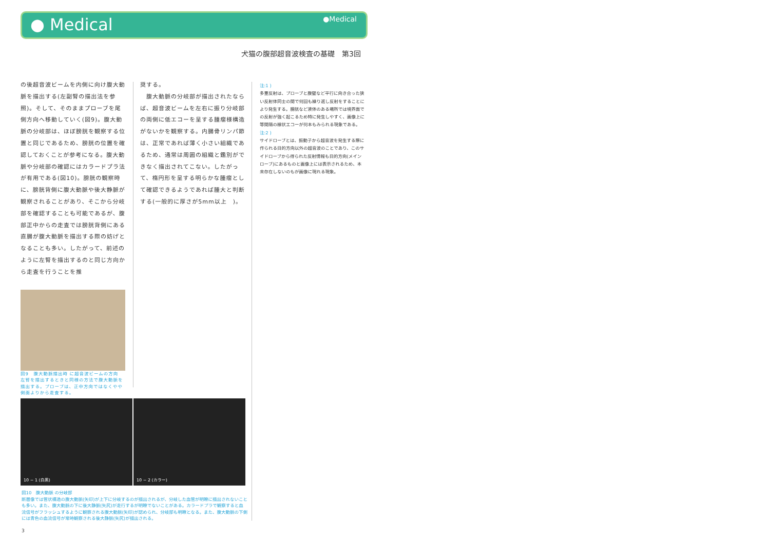● Medical ●Medical
犬猫の腹部超音波検査の基礎　第3回
の後超音波ビームを内側に向け腹大動脈を描出する(左副腎の描出法を参照)。そして、そのままプローブを尾側方向へ移動していく(図9)。腹大動脈の分岐部は、ほぼ膀胱を観察する位置と同じであるため、膀胱の位置を確認しておくことが参考になる。腹大動脈や分岐部の確認にはカラードプラ法が有用である(図10)。膀胱の観察時に、膀胱背側に腹大動脈や後大静脈が観察されることがあり、そこから分岐部を確認することも可能であるが、腹部正中からの走査では膀胱背側にある直腸が腹大動脈を描出する際の妨げとなることも多い。したがって、前述のように左腎を描出するのと同じ方向から走査を行うことを推
図9　腹大動脈描出時 に超音波ビームの方向
左腎を描出するときと同様の方法で腹大動脈を描出する。プローブは、正中方向ではなくやや側面よりから走査する。
奨する。
　腹大動脈の分岐部が描出されたならば、超音波ビームを左右に振り分岐部の両側に低エコーを呈する腫瘤様構造がないかを観察する。内腸骨リンパ節は、正常であれば薄く小さい組織であるため、通常は周囲の組織と鑑別ができなく描出されてこない。したがって、楕円形を呈する明らかな腫瘤として確認できるようであれば腫大と判断する(一般的に厚さが5mm以上　)。
注:1 )
多重反射は、プローブと腹壁など平行に向き合った狭い反射体同士の間で何回も繰り返し反射をすることにより発生する。膀胱など液体のある場所では境界面での反射が強く起こるため特に発生しやすく、画像上に等間隔の線状エコーが何本もみられる現象である。
注:2 )
サイドローブとは、振動子から超音波を発生する際に作られる目的方向以外の超音波のことであり、このサイドローブから得られた反射情報も目的方向(メインローブ)にあるものと画像上には表示されるため、本来存在しないのもが画像に現れる現象。
10 − 1 (白黒) 10 − 2 (カラー)
図10　腹大動脈 の分岐部
断層像では管状構造の腹大動脈(矢印)が上下に分岐するのが描出されるが、分岐した血管が明瞭に描出されないことも多い。また、腹大動脈の下に後大静脈(矢尻)が走行するが明瞭でないことがある。カラードプラで観察すると血流信号がフラッシュするように観察される腹大動脈(矢印)が認められ、分岐部も明瞭となる。また、腹大動脈の下側には青色の血流信号が常時観察される後大静脈(矢尻)が描出される。
3